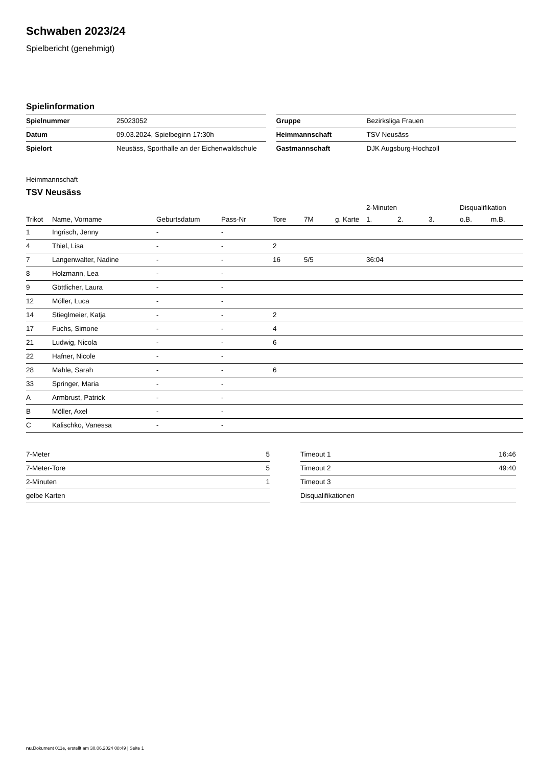Schwaben 2023/24
Spielbericht (genehmigt)
Spielinformation
| Spielnummer | 25023052 |
| Datum | 09.03.2024, Spielbeginn 17:30h |
| Spielort | Neusäss, Sporthalle an der Eichenwaldschule |
| Gruppe | Bezirksliga Frauen |
| Heimmannschaft | TSV Neusäss |
| Gastmannschaft | DJK Augsburg-Hochzoll |
Heimmannschaft
TSV Neusäss
| | | | | | | | 2-Minuten | | | Disqualifikation | |
| --- | --- | --- | --- | --- | --- | --- | --- | --- | --- | --- | --- |
| Trikot | Name, Vorname | Geburtsdatum | Pass-Nr | Tore | 7M | g. Karte | 1. | 2. | 3. | o.B. | m.B. |
| 1 | Ingrisch, Jenny | - | - | | | | | | | | |
| 4 | Thiel, Lisa | - | - | 2 | | | | | | | |
| 7 | Langenwalter, Nadine | - | - | 16 | 5/5 | | 36:04 | | | | |
| 8 | Holzmann, Lea | - | - | | | | | | | | |
| 9 | Göttlicher, Laura | - | - | | | | | | | | |
| 12 | Möller, Luca | - | - | | | | | | | | |
| 14 | Stieglmeier, Katja | - | - | 2 | | | | | | | |
| 17 | Fuchs, Simone | - | - | 4 | | | | | | | |
| 21 | Ludwig, Nicola | - | - | 6 | | | | | | | |
| 22 | Hafner, Nicole | - | - | | | | | | | | |
| 28 | Mahle, Sarah | - | - | 6 | | | | | | | |
| 33 | Springer, Maria | - | - | | | | | | | | |
| A | Armbrust, Patrick | - | - | | | | | | | | |
| B | Möller, Axel | - | - | | | | | | | | |
| C | Kalischko, Vanessa | - | - | | | | | | | | |
| 7-Meter | 5 |
| 7-Meter-Tore | 5 |
| 2-Minuten | 1 |
| gelbe Karten | |
| Timeout 1 | 16:46 |
| Timeout 2 | 49:40 |
| Timeout 3 | |
| Disqualifikationen | |
nu.Dokument 011e, erstellt am 30.06.2024 08:49 | Seite 1